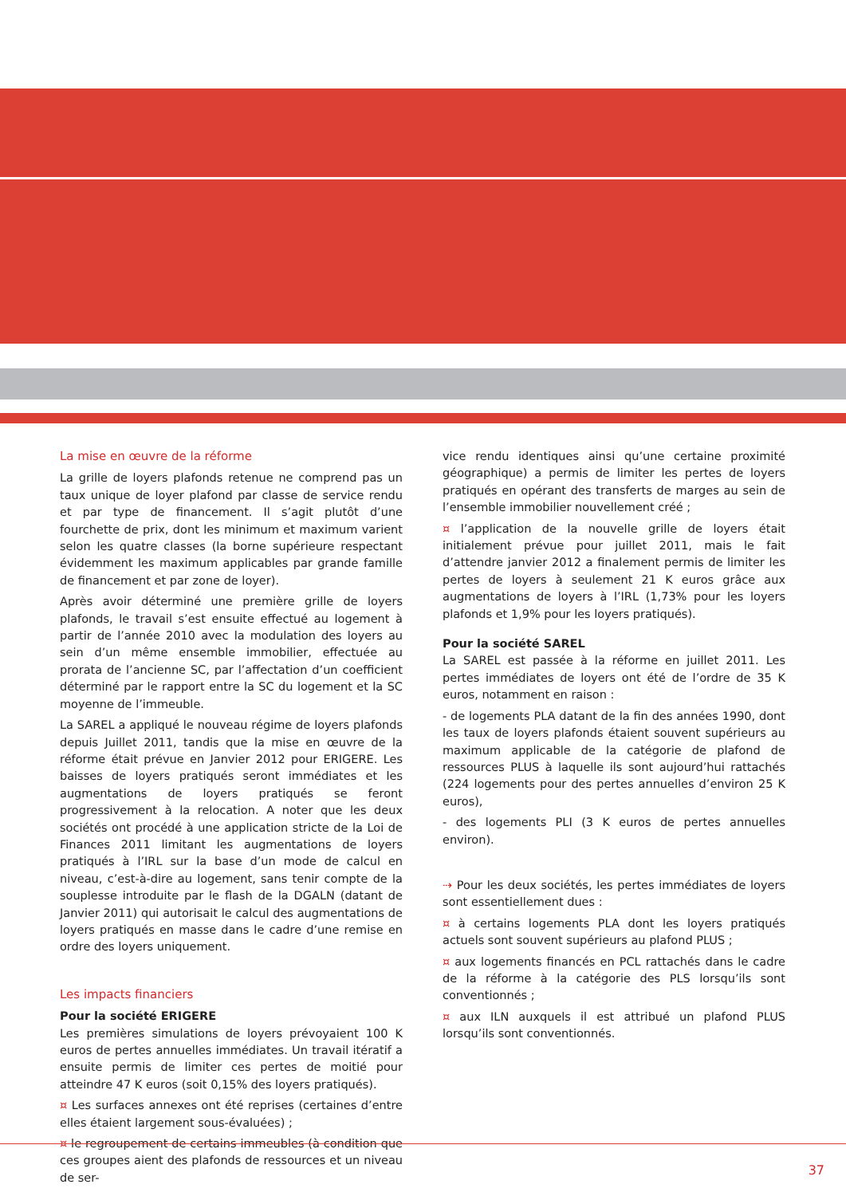La mise en œuvre de la réforme
La grille de loyers plafonds retenue ne comprend pas un taux unique de loyer plafond par classe de service rendu et par type de financement. Il s’agit plutôt d’une fourchette de prix, dont les minimum et maximum varient selon les quatre classes (la borne supérieure respectant évidemment les maximum applicables par grande famille de financement et par zone de loyer).
Après avoir déterminé une première grille de loyers plafonds, le travail s’est ensuite effectué au logement à partir de l’année 2010 avec la modulation des loyers au sein d’un même ensemble immobilier, effectuée au prorata de l’ancienne SC, par l’affectation d’un coefficient déterminé par le rapport entre la SC du logement et la SC moyenne de l’immeuble.
La SAREL a appliqué le nouveau régime de loyers plafonds depuis Juillet 2011, tandis que la mise en œuvre de la réforme était prévue en Janvier 2012 pour ERIGERE. Les baisses de loyers pratiqués seront immédiates et les augmentations de loyers pratiqués se feront progressivement à la relocation. A noter que les deux sociétés ont procédé à une application stricte de la Loi de Finances 2011 limitant les augmentations de loyers pratiqués à l’IRL sur la base d’un mode de calcul en niveau, c’est-à-dire au logement, sans tenir compte de la souplesse introduite par le flash de la DGALN (datant de Janvier 2011) qui autorisait le calcul des augmentations de loyers pratiqués en masse dans le cadre d’une remise en ordre des loyers uniquement.
Les impacts financiers
Pour la société ERIGERE
Les premières simulations de loyers prévoyaient 100 K euros de pertes annuelles immédiates. Un travail itératif a ensuite permis de limiter ces pertes de moitié pour atteindre 47 K euros (soit 0,15% des loyers pratiqués).
¤ Les surfaces annexes ont été reprises (certaines d’entre elles étaient largement sous-évaluées) ;
¤ le regroupement de certains immeubles (à condition que ces groupes aient des plafonds de ressources et un niveau de ser-
vice rendu identiques ainsi qu’une certaine proximité géographique) a permis de limiter les pertes de loyers pratiqués en opérant des transferts de marges au sein de l’ensemble immobilier nouvellement créé ;
¤ l’application de la nouvelle grille de loyers était initialement prévue pour juillet 2011, mais le fait d’attendre janvier 2012 a finalement permis de limiter les pertes de loyers à seulement 21 K euros grâce aux augmentations de loyers à l’IRL (1,73% pour les loyers plafonds et 1,9% pour les loyers pratiqués).
Pour la société SAREL
La SAREL est passée à la réforme en juillet 2011. Les pertes immédiates de loyers ont été de l’ordre de 35 K euros, notamment en raison :
- de logements PLA datant de la fin des années 1990, dont les taux de loyers plafonds étaient souvent supérieurs au maximum applicable de la catégorie de plafond de ressources PLUS à laquelle ils sont aujourd’hui rattachés (224 logements pour des pertes annuelles d’environ 25 K euros),
- des logements PLI (3 K euros de pertes annuelles environ).
⇢ Pour les deux sociétés, les pertes immédiates de loyers sont essentiellement dues :
¤ à certains logements PLA dont les loyers pratiqués actuels sont souvent supérieurs au plafond PLUS ;
¤ aux logements financés en PCL rattachés dans le cadre de la réforme à la catégorie des PLS lorsqu’ils sont conventionnés ;
¤ aux ILN auxquels il est attribué un plafond PLUS lorsqu’ils sont conventionnés.
37